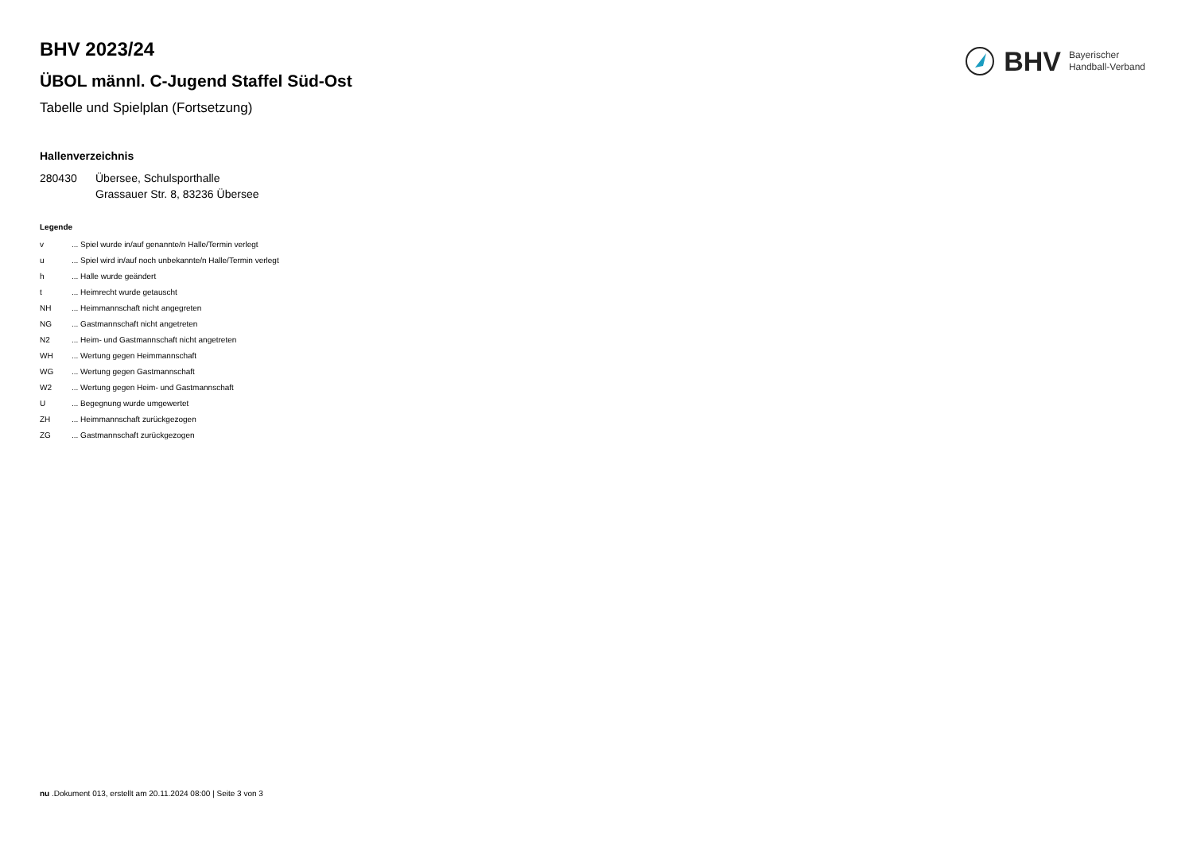BHV Bayerischer
Handball-Verband
BHV 2023/24
ÜBOL männl. C-Jugend Staffel Süd-Ost
Tabelle und Spielplan (Fortsetzung)
Hallenverzeichnis
| 280430 | Übersee, Schulsporthalle Grassauer Str. 8, 83236 Übersee |
Legende
| v | ... Spiel wurde in/auf genannte/n Halle/Termin verlegt |
| u | ... Spiel wird in/auf noch unbekannte/n Halle/Termin verlegt |
| h | ... Halle wurde geändert |
| t | ... Heimrecht wurde getauscht |
| NH | ... Heimmannschaft nicht angegreten |
| NG | ... Gastmannschaft nicht angetreten |
| N2 | ... Heim- und Gastmannschaft nicht angetreten |
| WH | ... Wertung gegen Heimmannschaft |
| WG | ... Wertung gegen Gastmannschaft |
| W2 | ... Wertung gegen Heim- und Gastmannschaft |
| U | ... Begegnung wurde umgewertet |
| ZH | ... Heimmannschaft zurückgezogen |
| ZG | ... Gastmannschaft zurückgezogen |
nu .Dokument 013, erstellt am 20.11.2024 08:00 | Seite 3 von 3